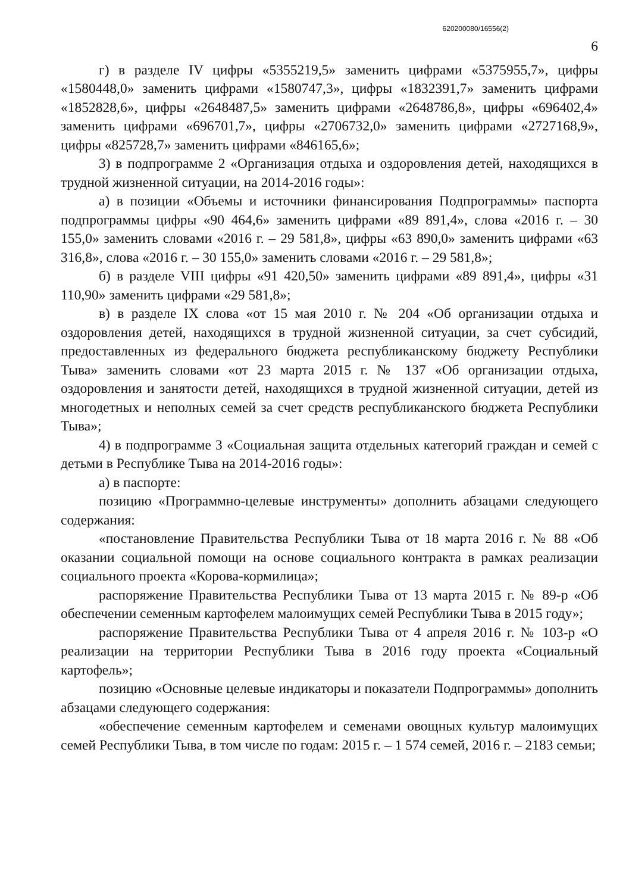620200080/16556(2)
6
г) в разделе IV цифры «5355219,5» заменить цифрами «5375955,7», цифры «1580448,0» заменить цифрами «1580747,3», цифры «1832391,7» заменить цифрами «1852828,6», цифры «2648487,5» заменить цифрами «2648786,8», цифры «696402,4» заменить цифрами «696701,7», цифры «2706732,0» заменить цифрами «2727168,9», цифры «825728,7» заменить цифрами «846165,6»;
3) в подпрограмме 2 «Организация отдыха и оздоровления детей, находящихся в трудной жизненной ситуации, на 2014-2016 годы»:
а) в позиции «Объемы и источники финансирования Подпрограммы» паспорта подпрограммы цифры «90 464,6» заменить цифрами «89 891,4», слова «2016 г. – 30 155,0» заменить словами «2016 г. – 29 581,8», цифры «63 890,0» заменить цифрами «63 316,8», слова «2016 г. – 30 155,0» заменить словами «2016 г. – 29 581,8»;
б) в разделе VIII цифры «91 420,50» заменить цифрами «89 891,4», цифры «31 110,90» заменить цифрами «29 581,8»;
в) в разделе IX слова «от 15 мая 2010 г. № 204 «Об организации отдыха и оздоровления детей, находящихся в трудной жизненной ситуации, за счет субсидий, предоставленных из федерального бюджета республиканскому бюджету Республики Тыва» заменить словами «от 23 марта 2015 г. № 137 «Об организации отдыха, оздоровления и занятости детей, находящихся в трудной жизненной ситуации, детей из многодетных и неполных семей за счет средств республиканского бюджета Республики Тыва»;
4) в подпрограмме 3 «Социальная защита отдельных категорий граждан и семей с детьми в Республике Тыва на 2014-2016 годы»:
а) в паспорте:
позицию «Программно-целевые инструменты» дополнить абзацами следующего содержания:
«постановление Правительства Республики Тыва от 18 марта 2016 г. № 88 «Об оказании социальной помощи на основе социального контракта в рамках реализации социального проекта «Корова-кормилица»;
распоряжение Правительства Республики Тыва от 13 марта 2015 г. № 89-р «Об обеспечении семенным картофелем малоимущих семей Республики Тыва в 2015 году»;
распоряжение Правительства Республики Тыва от 4 апреля 2016 г. № 103-р «О реализации на территории Республики Тыва в 2016 году проекта «Социальный картофель»;
позицию «Основные целевые индикаторы и показатели Подпрограммы» дополнить абзацами следующего содержания:
«обеспечение семенным картофелем и семенами овощных культур малоимущих семей Республики Тыва, в том числе по годам: 2015 г. – 1 574 семей, 2016 г. – 2183 семьи;